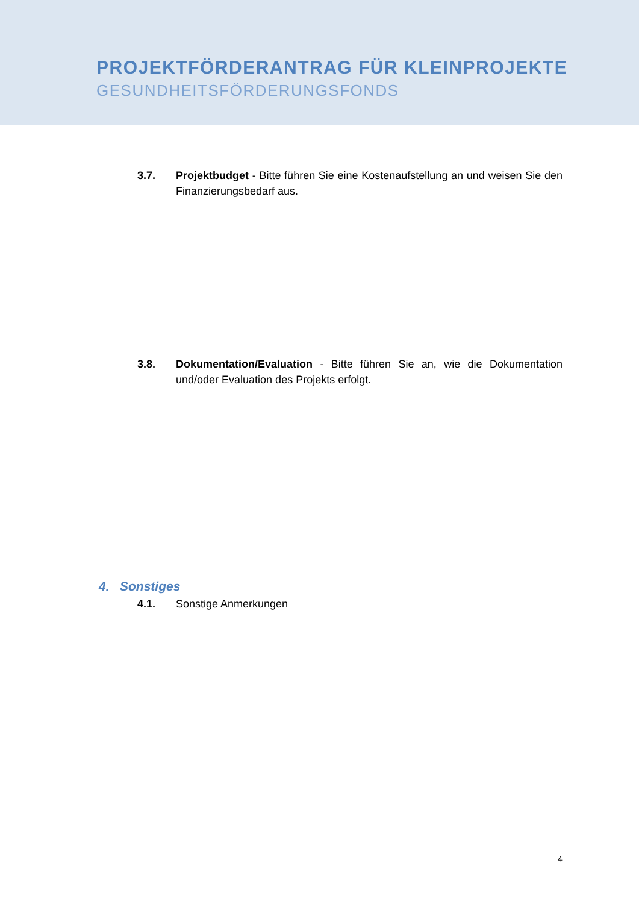PROJEKTFÖRDERANTRAG FÜR KLEINPROJEKTE
GESUNDHEITSFÖRDERUNGSFONDS
3.7. Projektbudget - Bitte führen Sie eine Kostenaufstellung an und weisen Sie den Finanzierungsbedarf aus.
3.8. Dokumentation/Evaluation - Bitte führen Sie an, wie die Dokumentation und/oder Evaluation des Projekts erfolgt.
4. Sonstiges
4.1. Sonstige Anmerkungen
4